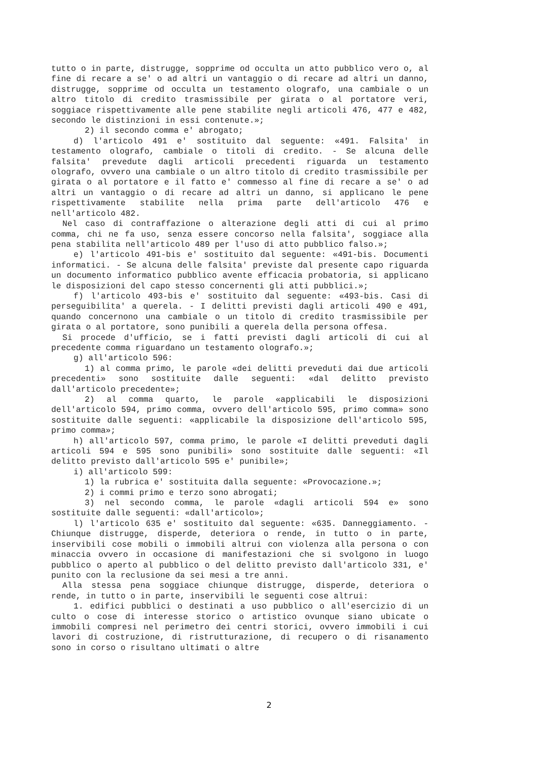tutto o in parte, distrugge, sopprime od occulta un atto pubblico vero o, al fine di recare a se' o ad altri un vantaggio o di recare ad altri un danno, distrugge, sopprime od occulta un testamento olografo, una cambiale o un altro titolo di credito trasmissibile per girata o al portatore veri, soggiace rispettivamente alle pene stabilite negli articoli 476, 477 e 482, secondo le distinzioni in essi contenute.»;
2) il secondo comma e' abrogato;
d) l'articolo 491 e' sostituito dal seguente: «491. Falsita' in testamento olografo, cambiale o titoli di credito. - Se alcuna delle falsita' prevedute dagli articoli precedenti riguarda un testamento olografo, ovvero una cambiale o un altro titolo di credito trasmissibile per girata o al portatore e il fatto e' commesso al fine di recare a se' o ad altri un vantaggio o di recare ad altri un danno, si applicano le pene rispettivamente stabilite nella prima parte dell'articolo 476 e nell'articolo 482.
Nel caso di contraffazione o alterazione degli atti di cui al primo comma, chi ne fa uso, senza essere concorso nella falsita', soggiace alla pena stabilita nell'articolo 489 per l'uso di atto pubblico falso.»;
e) l'articolo 491-bis e' sostituito dal seguente: «491-bis. Documenti informatici. - Se alcuna delle falsita' previste dal presente capo riguarda un documento informatico pubblico avente efficacia probatoria, si applicano le disposizioni del capo stesso concernenti gli atti pubblici.»;
f) l'articolo 493-bis e' sostituito dal seguente: «493-bis. Casi di perseguibilita' a querela. - I delitti previsti dagli articoli 490 e 491, quando concernono una cambiale o un titolo di credito trasmissibile per girata o al portatore, sono punibili a querela della persona offesa.
Si procede d'ufficio, se i fatti previsti dagli articoli di cui al precedente comma riguardano un testamento olografo.»;
g) all'articolo 596:
1) al comma primo, le parole «dei delitti preveduti dai due articoli precedenti» sono sostituite dalle seguenti: «dal delitto previsto dall'articolo precedente»;
2) al comma quarto, le parole «applicabili le disposizioni dell'articolo 594, primo comma, ovvero dell'articolo 595, primo comma» sono sostituite dalle seguenti: «applicabile la disposizione dell'articolo 595, primo comma»;
h) all'articolo 597, comma primo, le parole «I delitti preveduti dagli articoli 594 e 595 sono punibili» sono sostituite dalle seguenti: «Il delitto previsto dall'articolo 595 e' punibile»;
i) all'articolo 599:
1) la rubrica e' sostituita dalla seguente: «Provocazione.»;
2) i commi primo e terzo sono abrogati;
3) nel secondo comma, le parole «dagli articoli 594 e» sono sostituite dalle seguenti: «dall'articolo»;
l) l'articolo 635 e' sostituito dal seguente: «635. Danneggiamento. - Chiunque distrugge, disperde, deteriora o rende, in tutto o in parte, inservibili cose mobili o immobili altrui con violenza alla persona o con minaccia ovvero in occasione di manifestazioni che si svolgono in luogo pubblico o aperto al pubblico o del delitto previsto dall'articolo 331, e' punito con la reclusione da sei mesi a tre anni.
Alla stessa pena soggiace chiunque distrugge, disperde, deteriora o rende, in tutto o in parte, inservibili le seguenti cose altrui:
1. edifici pubblici o destinati a uso pubblico o all'esercizio di un culto o cose di interesse storico o artistico ovunque siano ubicate o immobili compresi nel perimetro dei centri storici, ovvero immobili i cui lavori di costruzione, di ristrutturazione, di recupero o di risanamento sono in corso o risultano ultimati o altre
2